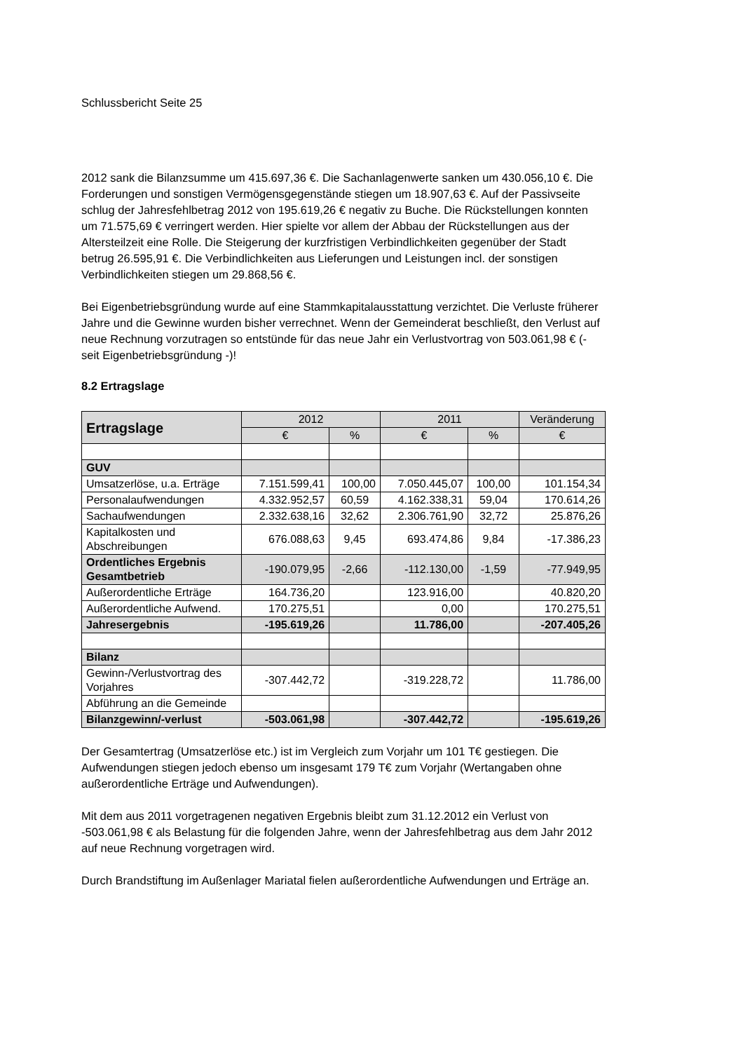Schlussbericht Seite 25
2012 sank die Bilanzsumme um 415.697,36 €. Die Sachanlagenwerte sanken um 430.056,10 €. Die Forderungen und sonstigen Vermögensgegenstände stiegen um 18.907,63 €. Auf der Passivseite schlug der Jahresfehlbetrag 2012 von 195.619,26 € negativ zu Buche. Die Rückstellungen konnten um 71.575,69 € verringert werden. Hier spielte vor allem der Abbau der Rückstellungen aus der Altersteilzeit eine Rolle. Die Steigerung der kurzfristigen Verbindlichkeiten gegenüber der Stadt betrug 26.595,91 €. Die Verbindlichkeiten aus Lieferungen und Leistungen incl. der sonstigen Verbindlichkeiten stiegen um 29.868,56 €.
Bei Eigenbetriebsgründung wurde auf eine Stammkapitalausstattung verzichtet. Die Verluste früherer Jahre und die Gewinne wurden bisher verrechnet. Wenn der Gemeinderat beschließt, den Verlust auf neue Rechnung vorzutragen so entstünde für das neue Jahr ein Verlustvortrag von 503.061,98 € (- seit Eigenbetriebsgründung -)!
8.2 Ertragslage
| Ertragslage | 2012 | | 2011 | | Veränderung |
| --- | --- | --- | --- | --- | --- |
| | € | % | € | % | € |
| GUV | | | | | |
| Umsatzerlöse, u.a. Erträge | 7.151.599,41 | 100,00 | 7.050.445,07 | 100,00 | 101.154,34 |
| Personalaufwendungen | 4.332.952,57 | 60,59 | 4.162.338,31 | 59,04 | 170.614,26 |
| Sachaufwendungen | 2.332.638,16 | 32,62 | 2.306.761,90 | 32,72 | 25.876,26 |
| Kapitalkosten und Abschreibungen | 676.088,63 | 9,45 | 693.474,86 | 9,84 | -17.386,23 |
| Ordentliches Ergebnis Gesamtbetrieb | -190.079,95 | -2,66 | -112.130,00 | -1,59 | -77.949,95 |
| Außerordentliche Erträge | 164.736,20 | | 123.916,00 | | 40.820,20 |
| Außerordentliche Aufwend. | 170.275,51 | | 0,00 | | 170.275,51 |
| Jahresergebnis | -195.619,26 | | 11.786,00 | | -207.405,26 |
| Bilanz | | | | | |
| Gewinn-/Verlustvortrag des Vorjahres | -307.442,72 | | -319.228,72 | | 11.786,00 |
| Abführung an die Gemeinde | | | | | |
| Bilanzgewinn/-verlust | -503.061,98 | | -307.442,72 | | -195.619,26 |
Der Gesamtertrag (Umsatzerlöse etc.) ist im Vergleich zum Vorjahr um 101 T€ gestiegen. Die Aufwendungen stiegen jedoch ebenso um insgesamt 179 T€ zum Vorjahr (Wertangaben ohne außerordentliche Erträge und Aufwendungen).
Mit dem aus 2011 vorgetragenen negativen Ergebnis bleibt zum 31.12.2012 ein Verlust von -503.061,98 € als Belastung für die folgenden Jahre, wenn der Jahresfehlbetrag aus dem Jahr 2012 auf neue Rechnung vorgetragen wird.
Durch Brandstiftung im Außenlager Mariatal fielen außerordentliche Aufwendungen und Erträge an.